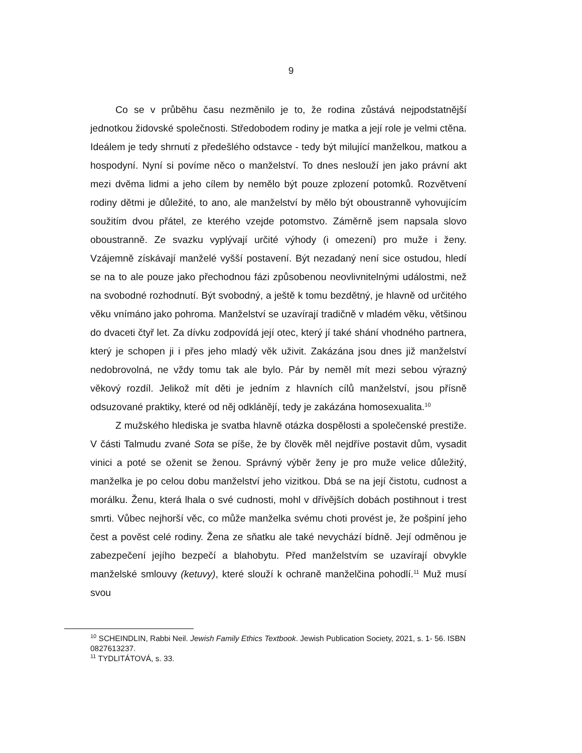9
Co se v průběhu času nezměnilo je to, že rodina zůstává nejpodstatnější jednotkou židovské společnosti. Středobodem rodiny je matka a její role je velmi ctěna. Ideálem je tedy shrnutí z předešlého odstavce - tedy být milující manželkou, matkou a hospodyní. Nyní si povíme něco o manželství. To dnes neslouží jen jako právní akt mezi dvěma lidmi a jeho cílem by nemělo být pouze zplození potomků. Rozvětvení rodiny dětmi je důležité, to ano, ale manželství by mělo být oboustranně vyhovujícím soužitím dvou přátel, ze kterého vzejde potomstvo. Záměrně jsem napsala slovo oboustranně. Ze svazku vyplývají určité výhody (i omezení) pro muže i ženy. Vzájemně získávají manželé vyšší postavení. Být nezadaný není sice ostudou, hledí se na to ale pouze jako přechodnou fázi způsobenou neovlivnitelnými událostmi, než na svobodné rozhodnutí. Být svobodný, a ještě k tomu bezdětný, je hlavně od určitého věku vnímáno jako pohroma. Manželství se uzavírají tradičně v mladém věku, většinou do dvaceti čtyř let. Za dívku zodpovídá její otec, který jí také shání vhodného partnera, který je schopen ji i přes jeho mladý věk uživit. Zakázána jsou dnes již manželství nedobrovolná, ne vždy tomu tak ale bylo. Pár by neměl mít mezi sebou výrazný věkový rozdíl. Jelikož mít děti je jedním z hlavních cílů manželství, jsou přísně odsuzované praktiky, které od něj odklánějí, tedy je zakázána homosexualita.<sup>10</sup>
Z mužského hlediska je svatba hlavně otázka dospělosti a společenské prestiže. V části Talmudu zvané Sota se píše, že by člověk měl nejdříve postavit dům, vysadit vinici a poté se oženit se ženou. Správný výběr ženy je pro muže velice důležitý, manželka je po celou dobu manželství jeho vizitkou. Dbá se na její čistotu, cudnost a morálku. Ženu, která lhala o své cudnosti, mohl v dřívějších dobách postihnout i trest smrti. Vůbec nejhorší věc, co může manželka svému choti provést je, že pošpiní jeho čest a pověst celé rodiny. Žena ze sňatku ale také nevychází bídně. Její odměnou je zabezpečení jejího bezpečí a blahobytu. Před manželstvím se uzavírají obvykle manželské smlouvy (ketuvy), které slouží k ochraně manželčina pohodlí.<sup>11</sup> Muž musí svou
<sup>10</sup> SCHEINDLIN, Rabbi Neil. Jewish Family Ethics Textbook. Jewish Publication Society, 2021, s. 1- 56. ISBN 0827613237.
<sup>11</sup> TYDLITÁTOVÁ, s. 33.